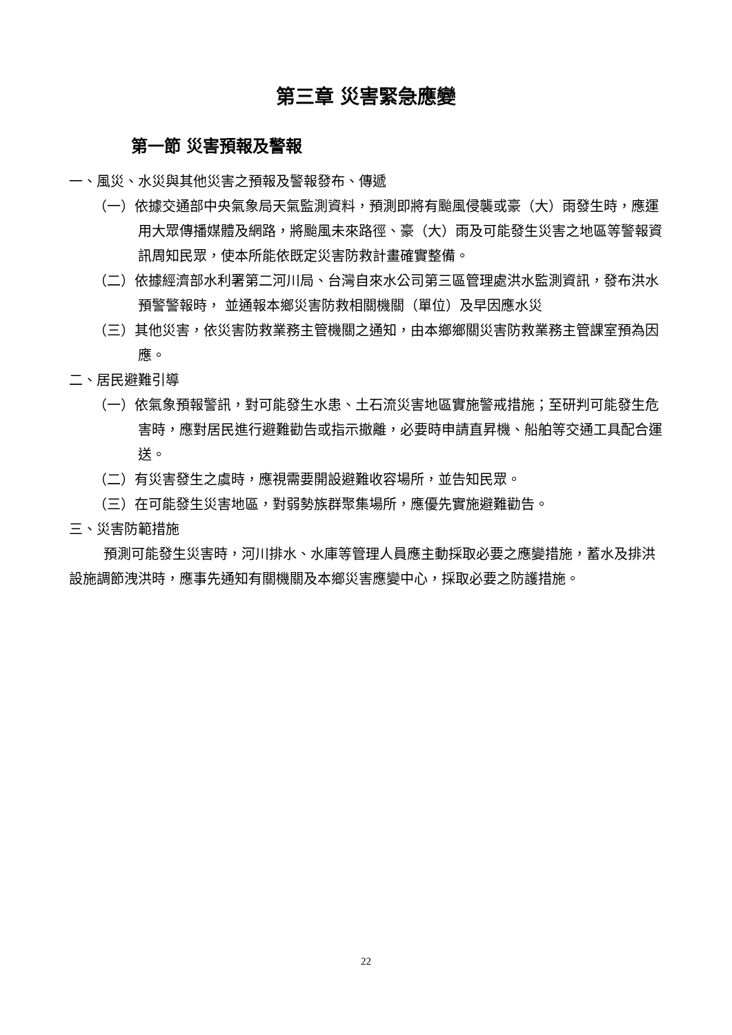第三章 災害緊急應變
第一節 災害預報及警報
一、風災、水災與其他災害之預報及警報發布、傳遞
（一）依據交通部中央氣象局天氣監測資料，預測即將有颱風侵襲或豪（大）雨發生時，應運用大眾傳播媒體及網路，將颱風未來路徑、豪（大）雨及可能發生災害之地區等警報資訊周知民眾，使本所能依既定災害防救計畫確實整備。
（二）依據經濟部水利署第二河川局、台灣自來水公司第三區管理處洪水監測資訊，發布洪水預警警報時， 並通報本鄉災害防救相關機關（單位）及早因應水災
（三）其他災害，依災害防救業務主管機關之通知，由本鄉鄉關災害防救業務主管課室預為因應。
二、居民避難引導
（一）依氣象預報警訊，對可能發生水患、土石流災害地區實施警戒措施；至研判可能發生危害時，應對居民進行避難勸告或指示撤離，必要時申請直昇機、船舶等交通工具配合運送。
（二）有災害發生之虞時，應視需要開設避難收容場所，並告知民眾。
（三）在可能發生災害地區，對弱勢族群聚集場所，應優先實施避難勸告。
三、災害防範措施
預測可能發生災害時，河川排水、水庫等管理人員應主動採取必要之應變措施，蓄水及排洪設施調節洩洪時，應事先通知有關機關及本鄉災害應變中心，採取必要之防護措施。
22